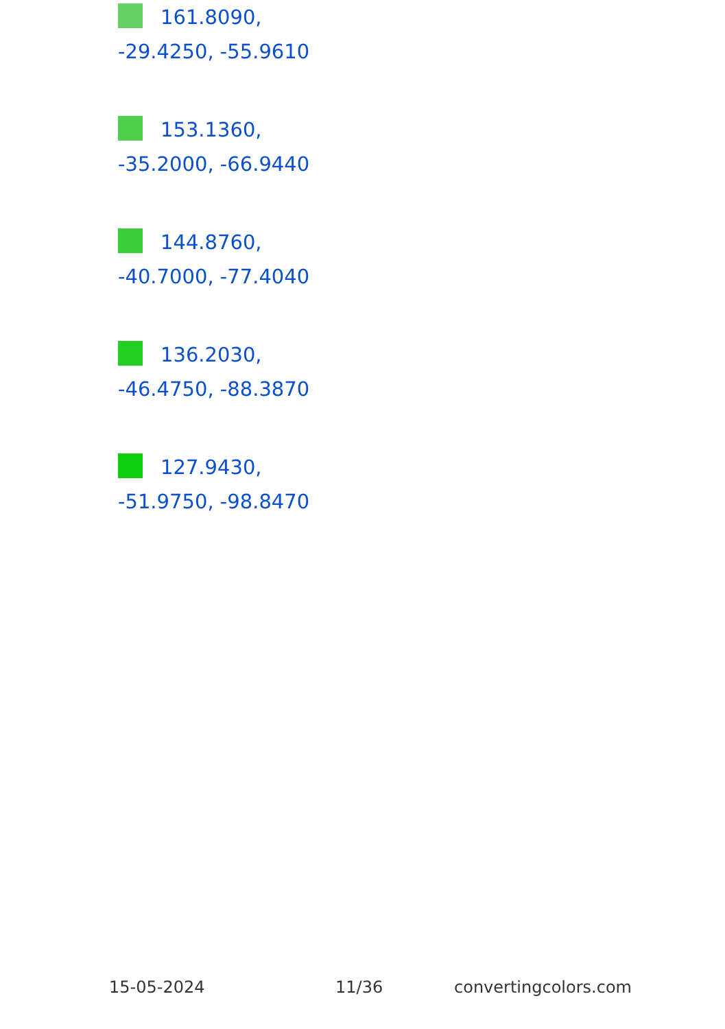161.8090,
-29.4250, -55.9610
153.1360,
-35.2000, -66.9440
144.8760,
-40.7000, -77.4040
136.2030,
-46.4750, -88.3870
127.9430,
-51.9750, -98.8470
15-05-2024 11/36 convertingcolors.com